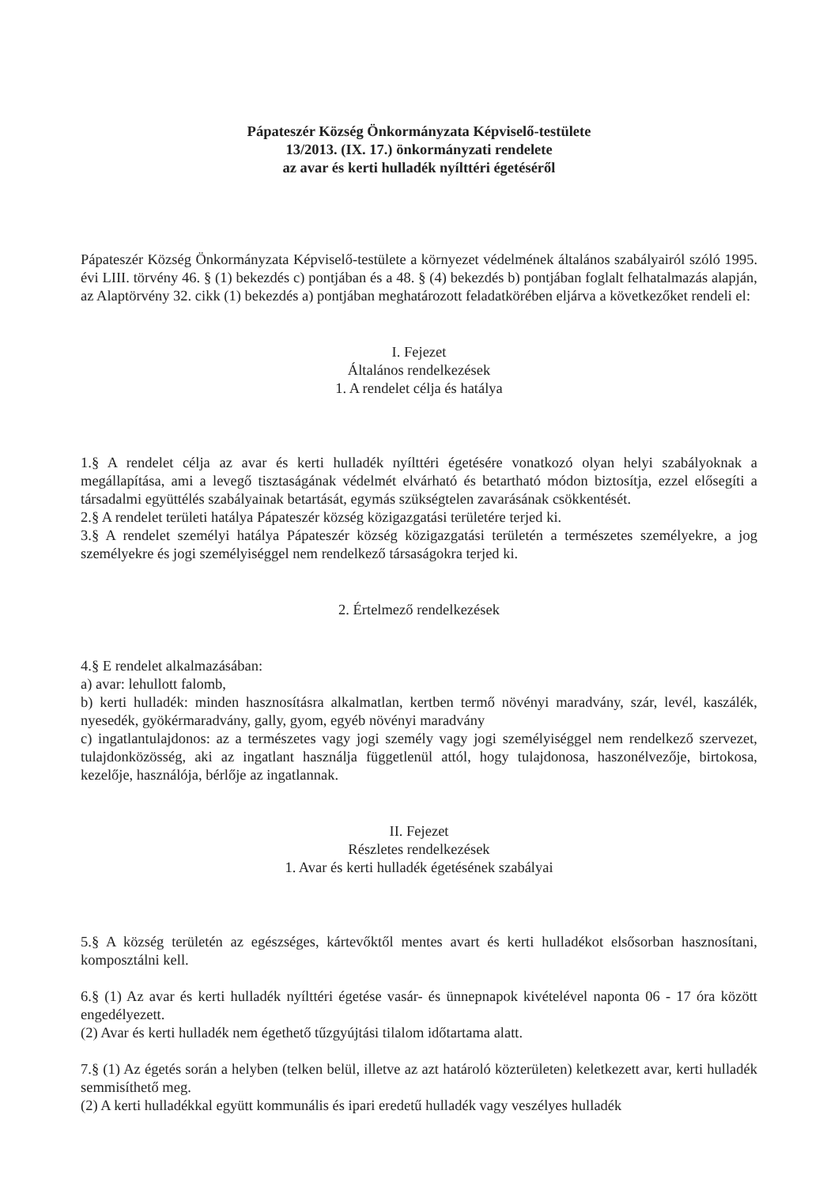Pápateszér Község Önkormányzata Képviselő-testülete
13/2013. (IX. 17.) önkormányzati rendelete
az avar és kerti hulladék nyílttéri égetéséről
Pápateszér Község Önkormányzata Képviselő-testülete a környezet védelmének általános szabályairól szóló 1995. évi LIII. törvény 46. § (1) bekezdés c) pontjában és a 48. § (4) bekezdés b) pontjában foglalt felhatalmazás alapján, az Alaptörvény 32. cikk (1) bekezdés a) pontjában meghatározott feladatkörében eljárva a következőket rendeli el:
I. Fejezet
Általános rendelkezések
1. A rendelet célja és hatálya
1.§ A rendelet célja az avar és kerti hulladék nyílttéri égetésére vonatkozó olyan helyi szabályoknak a megállapítása, ami a levegő tisztaságának védelmét elvárható és betartható módon biztosítja, ezzel elősegíti a társadalmi együttélés szabályainak betartását, egymás szükségtelen zavarásának csökkentését.
2.§ A rendelet területi hatálya Pápateszér község közigazgatási területére terjed ki.
3.§ A rendelet személyi hatálya Pápateszér község közigazgatási területén a természetes személyekre, a jog személyekre és jogi személyiséggel nem rendelkező társaságokra terjed ki.
2. Értelmező rendelkezések
4.§ E rendelet alkalmazásában:
a) avar: lehullott falomb,
b) kerti hulladék: minden hasznosításra alkalmatlan, kertben termő növényi maradvány, szár, levél, kaszálék, nyesedék, gyökérmaradvány, gally, gyom, egyéb növényi maradvány
c) ingatlantulajdonos: az a természetes vagy jogi személy vagy jogi személyiséggel nem rendelkező szervezet, tulajdonközösség, aki az ingatlant használja függetlenül attól, hogy tulajdonosa, haszonélvezője, birtokosa, kezelője, használója, bérlője az ingatlannak.
II. Fejezet
Részletes rendelkezések
1. Avar és kerti hulladék égetésének szabályai
5.§ A község területén az egészséges, kártevőktől mentes avart és kerti hulladékot elsősorban hasznosítani, komposztálni kell.
6.§ (1) Az avar és kerti hulladék nyílttéri égetése vasár- és ünnepnapok kivételével naponta 06 - 17 óra között engedélyezett.
(2) Avar és kerti hulladék nem égethető tűzgyújtási tilalom időtartama alatt.
7.§ (1) Az égetés során a helyben (telken belül, illetve az azt határoló közterületen) keletkezett avar, kerti hulladék semmisíthető meg.
(2) A kerti hulladékkal együtt kommunális és ipari eredetű hulladék vagy veszélyes hulladék